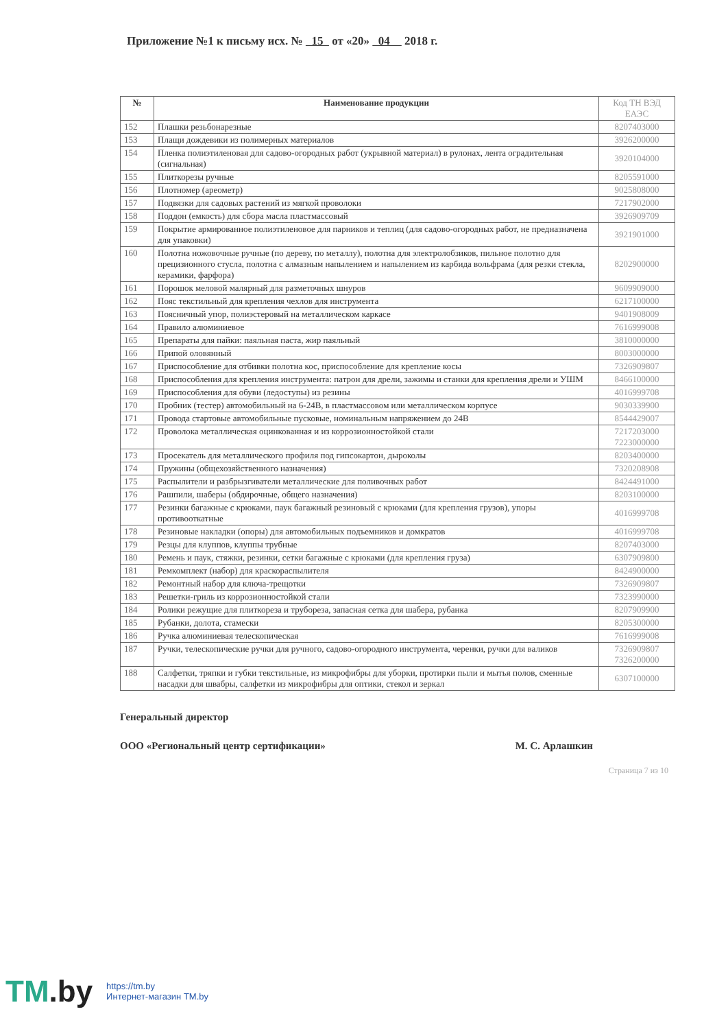Приложение №1 к письму исх. № 15 от «20» 04 2018 г.
| № | Наименование продукции | Код ТН ВЭД ЕАЭС |
| --- | --- | --- |
| 152 | Плашки резьбонарезные | 8207403000 |
| 153 | Плащи дождевики из полимерных материалов | 3926200000 |
| 154 | Пленка полиэтиленовая для садово-огородных работ (укрывной материал) в рулонах, лента оградительная (сигнальная) | 3920104000 |
| 155 | Плиткорезы ручные | 8205591000 |
| 156 | Плотномер (ареометр) | 9025808000 |
| 157 | Подвязки для садовых растений из мягкой проволоки | 7217902000 |
| 158 | Поддон (емкость) для сбора масла пластмассовый | 3926909709 |
| 159 | Покрытие армированное полиэтиленовое для парников и теплиц (для садово-огородных работ, не предназначена для упаковки) | 3921901000 |
| 160 | Полотна ножовочные ручные (по дереву, по металлу), полотна для электролобзиков, пильное полотно для прецизионного стусла, полотна с алмазным напылением и напылением из карбида вольфрама (для резки стекла, керамики, фарфора) | 8202900000 |
| 161 | Порошок меловой малярный для разметочных шнуров | 9609909000 |
| 162 | Пояс текстильный для крепления чехлов для инструмента | 6217100000 |
| 163 | Поясничный упор, полиэстеровый на металлическом каркасе | 9401908009 |
| 164 | Правило алюминиевое | 7616999008 |
| 165 | Препараты для пайки: паяльная паста, жир паяльный | 3810000000 |
| 166 | Припой оловянный | 8003000000 |
| 167 | Приспособление для отбивки полотна кос, приспособление для крепление косы | 7326909807 |
| 168 | Приспособления для крепления инструмента: патрон для дрели, зажимы и станки для крепления дрели и УШМ | 8466100000 |
| 169 | Приспособления для обуви (ледоступы) из резины | 4016999708 |
| 170 | Пробник (тестер) автомобильный на 6-24В, в пластмассовом или металлическом корпусе | 9030339900 |
| 171 | Провода стартовые автомобильные пусковые, номинальным напряжением до 24В | 8544429007 |
| 172 | Проволока металлическая оцинкованная и из коррозионностойкой стали | 7217203000 7223000000 |
| 173 | Просекатель для металлического профиля под гипсокартон, дыроколы | 8203400000 |
| 174 | Пружины (общехозяйственного назначения) | 7320208908 |
| 175 | Распылители и разбрызгиватели металлические для поливочных работ | 8424491000 |
| 176 | Рашпили, шаберы (обдирочные, общего назначения) | 8203100000 |
| 177 | Резинки багажные с крюками, паук багажный резиновый с крюками (для крепления грузов), упоры противооткатные | 4016999708 |
| 178 | Резиновые накладки (опоры) для автомобильных подъемников и домкратов | 4016999708 |
| 179 | Резцы для клуппов, клуппы трубные | 8207403000 |
| 180 | Ремень и паук, стяжки, резинки, сетки багажные с крюками (для крепления груза) | 6307909800 |
| 181 | Ремкомплект (набор) для краскораспылителя | 8424900000 |
| 182 | Ремонтный набор для ключа-трещотки | 7326909807 |
| 183 | Решетки-гриль из коррозионностойкой стали | 7323990000 |
| 184 | Ролики режущие для плиткореза и трубореза, запасная сетка для шабера, рубанка | 8207909900 |
| 185 | Рубанки, долота, стамески | 8205300000 |
| 186 | Ручка алюминиевая телескопическая | 7616999008 |
| 187 | Ручки, телескопические ручки для ручного, садово-огородного инструмента, черенки, ручки для валиков | 7326909807 7326200000 |
| 188 | Салфетки, тряпки и губки текстильные, из микрофибры для уборки, протирки пыли и мытья полов, сменные насадки для швабры, салфетки из микрофибры для оптики, стекол и зеркал | 6307100000 |
Генеральный директор
ООО «Региональный центр сертификации» М. С. Арлашкин
Страница 7 из 10
TM.by
https://tm.by
Интернет-магазин TM.by